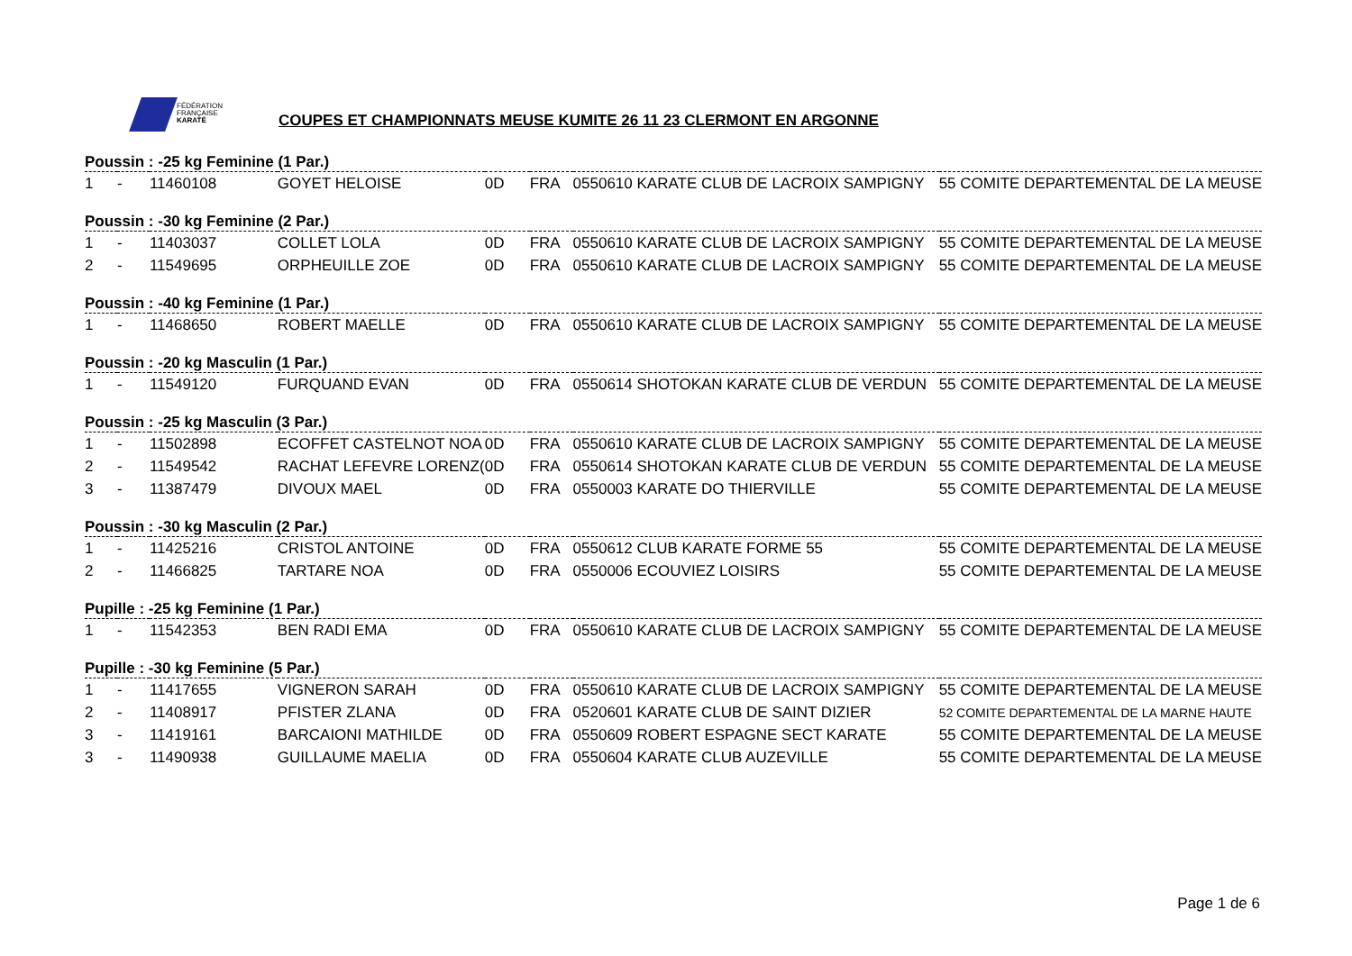FÉDÉRATION
FRANÇAISE
KARATÉ
COUPES ET CHAMPIONNATS MEUSE KUMITE 26 11 23 CLERMONT EN ARGONNE
| Poussin : -25 kg Feminine (1 Par.) | | | | | | | |
| --- | --- | --- | --- | --- | --- | --- | --- |
| 1 | - | 11460108 | GOYET HELOISE | 0D | FRA | 0550610 KARATE CLUB DE LACROIX SAMPIGNY | 55 COMITE DEPARTEMENTAL DE LA MEUSE |
| Poussin : -30 kg Feminine (2 Par.) | | | | | | | |
| 1 | - | 11403037 | COLLET LOLA | 0D | FRA | 0550610 KARATE CLUB DE LACROIX SAMPIGNY | 55 COMITE DEPARTEMENTAL DE LA MEUSE |
| 2 | - | 11549695 | ORPHEUILLE ZOE | 0D | FRA | 0550610 KARATE CLUB DE LACROIX SAMPIGNY | 55 COMITE DEPARTEMENTAL DE LA MEUSE |
| Poussin : -40 kg Feminine (1 Par.) | | | | | | | |
| 1 | - | 11468650 | ROBERT MAELLE | 0D | FRA | 0550610 KARATE CLUB DE LACROIX SAMPIGNY | 55 COMITE DEPARTEMENTAL DE LA MEUSE |
| Poussin : -20 kg Masculin (1 Par.) | | | | | | | |
| 1 | - | 11549120 | FURQUAND EVAN | 0D | FRA | 0550614 SHOTOKAN KARATE CLUB DE VERDUN | 55 COMITE DEPARTEMENTAL DE LA MEUSE |
| Poussin : -25 kg Masculin (3 Par.) | | | | | | | |
| 1 | - | 11502898 | ECOFFET CASTELNOT NOA | 0D | FRA | 0550610 KARATE CLUB DE LACROIX SAMPIGNY | 55 COMITE DEPARTEMENTAL DE LA MEUSE |
| 2 | - | 11549542 | RACHAT LEFEVRE LORENZ( | 0D | FRA | 0550614 SHOTOKAN KARATE CLUB DE VERDUN | 55 COMITE DEPARTEMENTAL DE LA MEUSE |
| 3 | - | 11387479 | DIVOUX MAEL | 0D | FRA | 0550003 KARATE DO THIERVILLE | 55 COMITE DEPARTEMENTAL DE LA MEUSE |
| Poussin : -30 kg Masculin (2 Par.) | | | | | | | |
| 1 | - | 11425216 | CRISTOL ANTOINE | 0D | FRA | 0550612 CLUB KARATE FORME 55 | 55 COMITE DEPARTEMENTAL DE LA MEUSE |
| 2 | - | 11466825 | TARTARE NOA | 0D | FRA | 0550006 ECOUVIEZ LOISIRS | 55 COMITE DEPARTEMENTAL DE LA MEUSE |
| Pupille : -25 kg Feminine (1 Par.) | | | | | | | |
| 1 | - | 11542353 | BEN RADI EMA | 0D | FRA | 0550610 KARATE CLUB DE LACROIX SAMPIGNY | 55 COMITE DEPARTEMENTAL DE LA MEUSE |
| Pupille : -30 kg Feminine (5 Par.) | | | | | | | |
| 1 | - | 11417655 | VIGNERON SARAH | 0D | FRA | 0550610 KARATE CLUB DE LACROIX SAMPIGNY | 55 COMITE DEPARTEMENTAL DE LA MEUSE |
| 2 | - | 11408917 | PFISTER ZLANA | 0D | FRA | 0520601 KARATE CLUB DE SAINT DIZIER | 52 COMITE DEPARTEMENTAL DE LA MARNE HAUTE |
| 3 | - | 11419161 | BARCAIONI MATHILDE | 0D | FRA | 0550609 ROBERT ESPAGNE SECT KARATE | 55 COMITE DEPARTEMENTAL DE LA MEUSE |
| 3 | - | 11490938 | GUILLAUME MAELIA | 0D | FRA | 0550604 KARATE CLUB AUZEVILLE | 55 COMITE DEPARTEMENTAL DE LA MEUSE |
Page 1 de 6